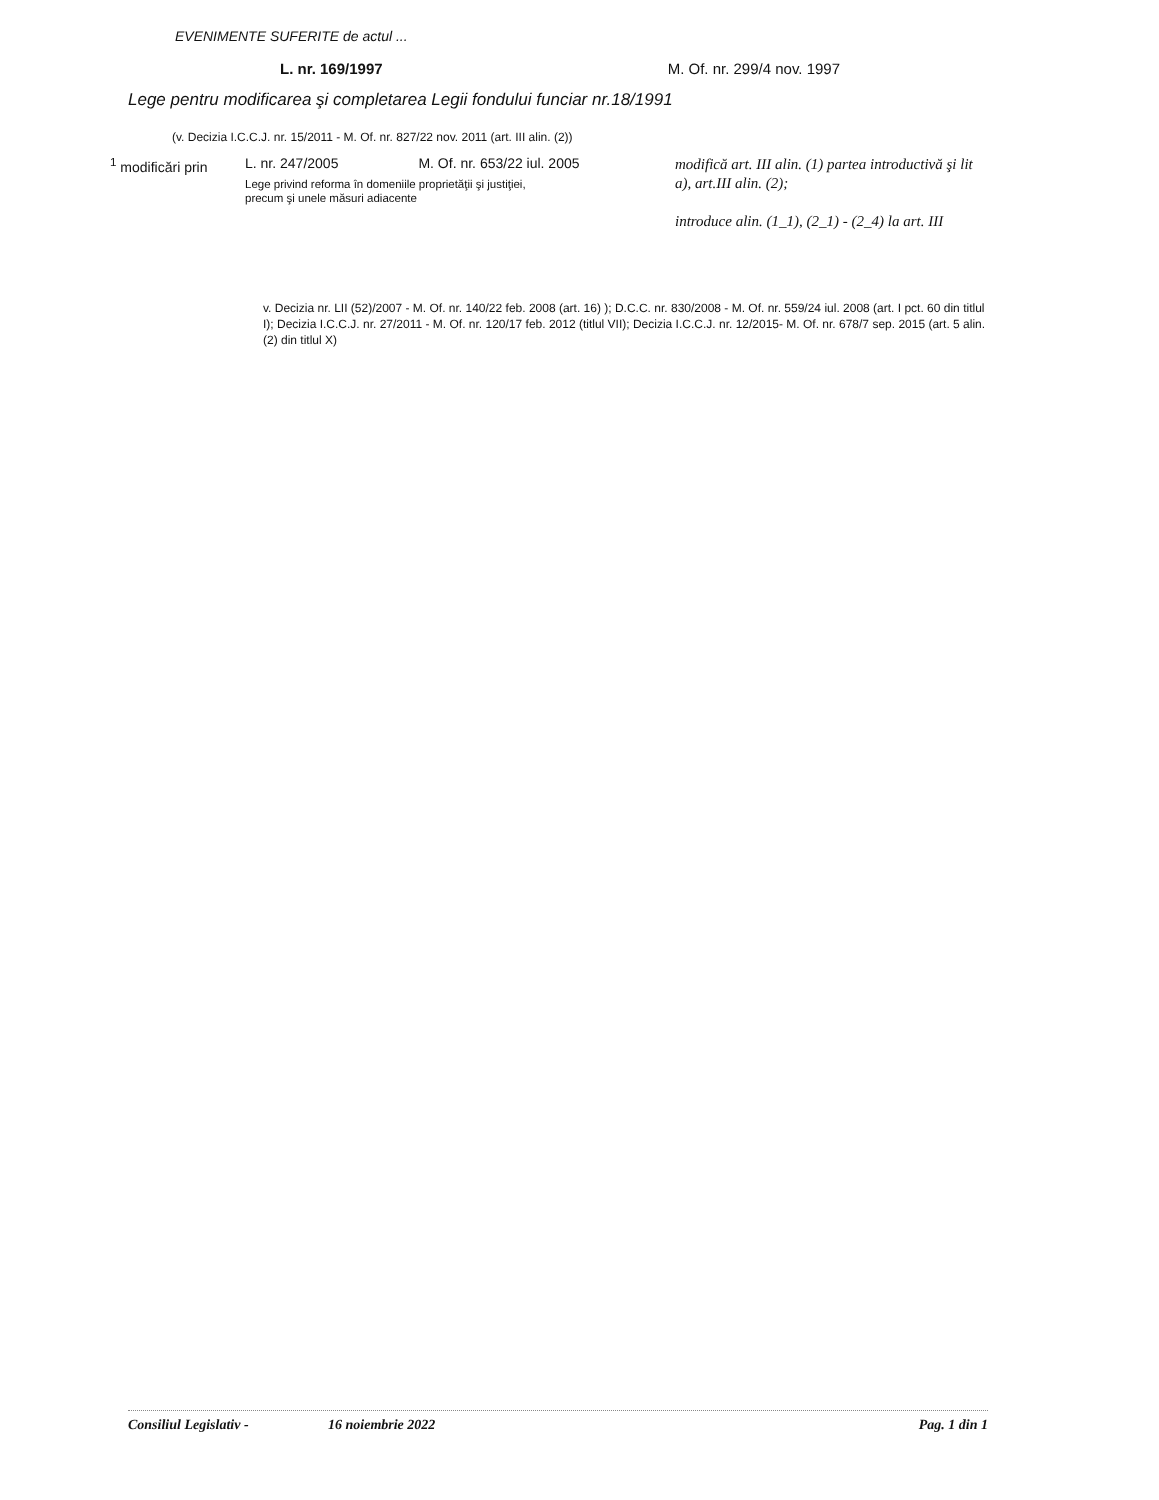EVENIMENTE SUFERITE de actul ...
L. nr. 169/1997 M. Of. nr. 299/4 nov. 1997
Lege pentru modificarea şi completarea Legii fondului funciar nr.18/1991
(v. Decizia I.C.C.J. nr. 15/2011 - M. Of. nr. 827/22 nov. 2011 (art. III alin. (2))
<sup>1</sup> modificări prin
L. nr. 247/2005 M. Of. nr. 653/22 iul. 2005
Lege privind reforma în domeniile proprietăţii şi justiţiei,
precum şi unele măsuri adiacente
modifică art. III alin. (1) partea introductivă şi lit a), art.III alin. (2);
introduce alin. (1_1), (2_1) - (2_4) la art. III
v. Decizia nr. LII (52)/2007 - M. Of. nr. 140/22 feb. 2008 (art. 16) ); D.C.C. nr. 830/2008 - M. Of. nr. 559/24 iul. 2008 (art. I pct. 60 din titlul I); Decizia I.C.C.J. nr. 27/2011 - M. Of. nr. 120/17 feb. 2012 (titlul VII); Decizia I.C.C.J. nr. 12/2015- M. Of. nr. 678/7 sep. 2015 (art. 5 alin. (2) din titlul X)
Consiliul Legislativ - 16 noiembrie 2022 Pag. 1 din 1